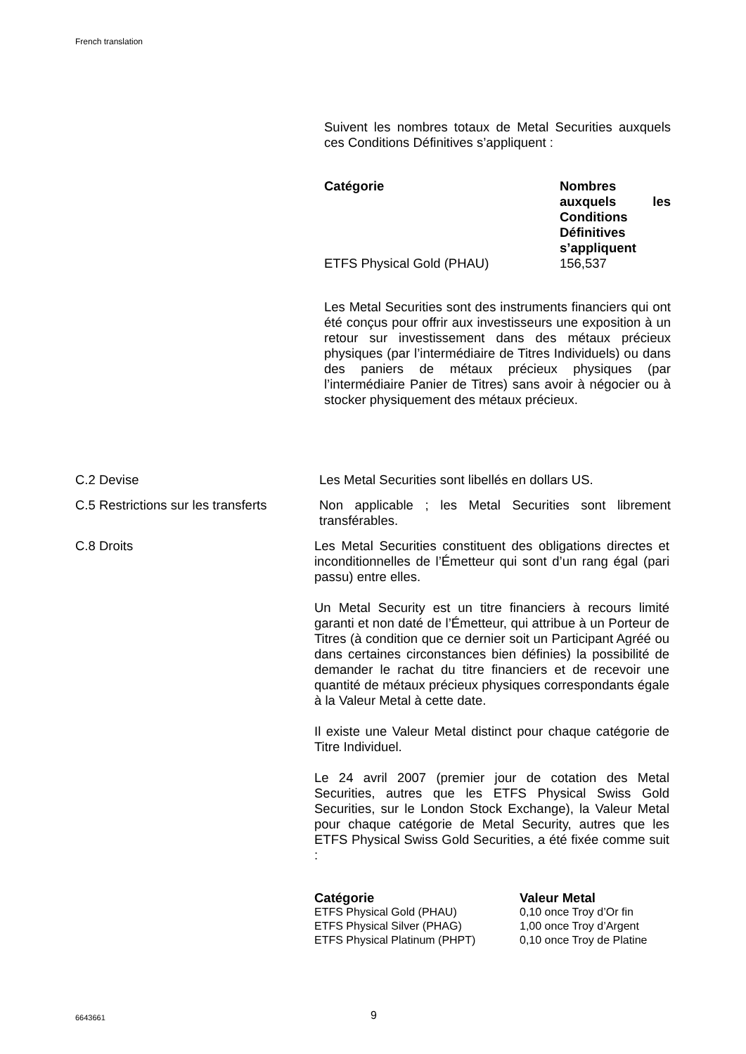French translation
Suivent les nombres totaux de Metal Securities auxquels ces Conditions Définitives s’appliquent :
| Catégorie | Nombres auxquels les Conditions Définitives s’appliquent |
| --- | --- |
| ETFS Physical Gold (PHAU) | 156,537 |
Les Metal Securities sont des instruments financiers qui ont été conçus pour offrir aux investisseurs une exposition à un retour sur investissement dans des métaux précieux physiques (par l’intermédiaire de Titres Individuels) ou dans des paniers de métaux précieux physiques (par l’intermédiaire Panier de Titres) sans avoir à négocier ou à stocker physiquement des métaux précieux.
C.2 Devise Les Metal Securities sont libellés en dollars US.
C.5 Restrictions sur les transferts
Non applicable ; les Metal Securities sont librement transférables.
C.8 Droits Les Metal Securities constituent des obligations directes et inconditionnelles de l’Émetteur qui sont d’un rang égal (pari passu) entre elles.
Un Metal Security est un titre financiers à recours limité garanti et non daté de l’Émetteur, qui attribue à un Porteur de Titres (à condition que ce dernier soit un Participant Agréé ou dans certaines circonstances bien définies) la possibilité de demander le rachat du titre financiers et de recevoir une quantité de métaux précieux physiques correspondants égale à la Valeur Metal à cette date.
Il existe une Valeur Metal distinct pour chaque catégorie de Titre Individuel.
Le 24 avril 2007 (premier jour de cotation des Metal Securities, autres que les ETFS Physical Swiss Gold Securities, sur le London Stock Exchange), la Valeur Metal pour chaque catégorie de Metal Security, autres que les ETFS Physical Swiss Gold Securities, a été fixée comme suit :
| Catégorie | Valeur Metal |
| --- | --- |
| ETFS Physical Gold (PHAU) | 0,10 once Troy d’Or fin |
| ETFS Physical Silver (PHAG) | 1,00 once Troy d’Argent |
| ETFS Physical Platinum (PHPT) | 0,10 once Troy de Platine |
6643661 9